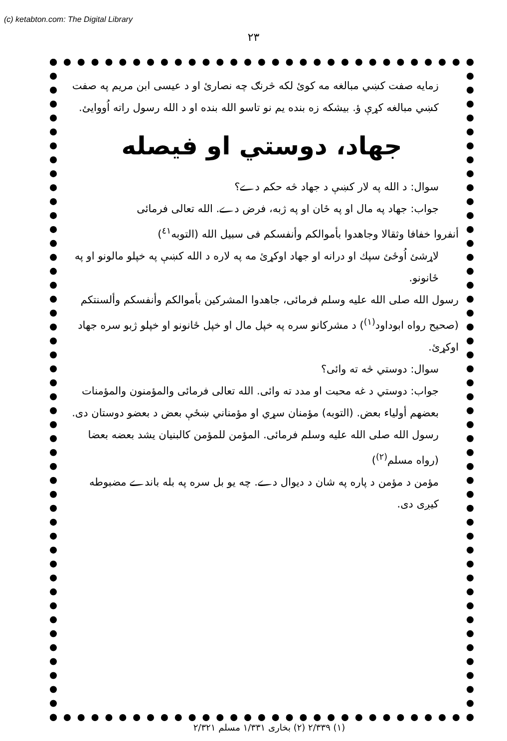(c) ketabton.com: The Digital Library
۲۳
زمايه صفت كښي مبالغه مه كوئ لكه څرنګ چه نصارئ او د عيسى ابن مريم په صفت كښي مبالغه كړې ؤ. بيشكه زه بنده يم نو تاسو الله بنده او د الله رسول راته اُووايئ.
جهاد، دوستي او فيصله
سوال: د الله په لار كښې د جهاد څه حكم دے؟
جواب: جهاد په مال او په ځان او په ژبه، فرض دے. الله تعالى فرمائى
أنفروا خفافا وثقالا وجاهدوا بأموالكم وأنفسكم فى سبيل الله (التوبه<sup>٤١</sup>)
لاړشئ اُوځئ سپك او درانه او جهاد اوكړئ مه په لاره د الله كښې په خپلو مالونو او په ځانونو.
رسول الله صلى الله عليه وسلم فرمائى، جاهدوا المشركين بأموالكم وأنفسكم وألسنتكم (صحيح رواه ابوداود<sup>(١)</sup>) د مشركانو سره په خپل مال او خپل ځانونو او خپلو ژبو سره جهاد اوكړئ.
سوال: دوستي څه ته وائى؟
جواب: دوستي د غه محبت او مدد ته وائى. الله تعالى فرمائى والمؤمنون والمؤمنات بعضهم أولياء بعض. (التوبه) مؤمنان سړي او مؤمناني ښځې بعض د بعضو دوستان دى. رسول الله صلى الله عليه وسلم فرمائى. المؤمن للمؤمن كالبنيان يشد بعضه بعضا (رواه مسلم<sup>(٢)</sup>)
مؤمن د مؤمن د پاره په شان د ديوال دے. چه يو بل سره په بله باندے مضبوطه كيږى دى.
(١) ٢/٣٣٩ (٢) بخارى ١/٣٣١ مسلم ٢/٣٢١